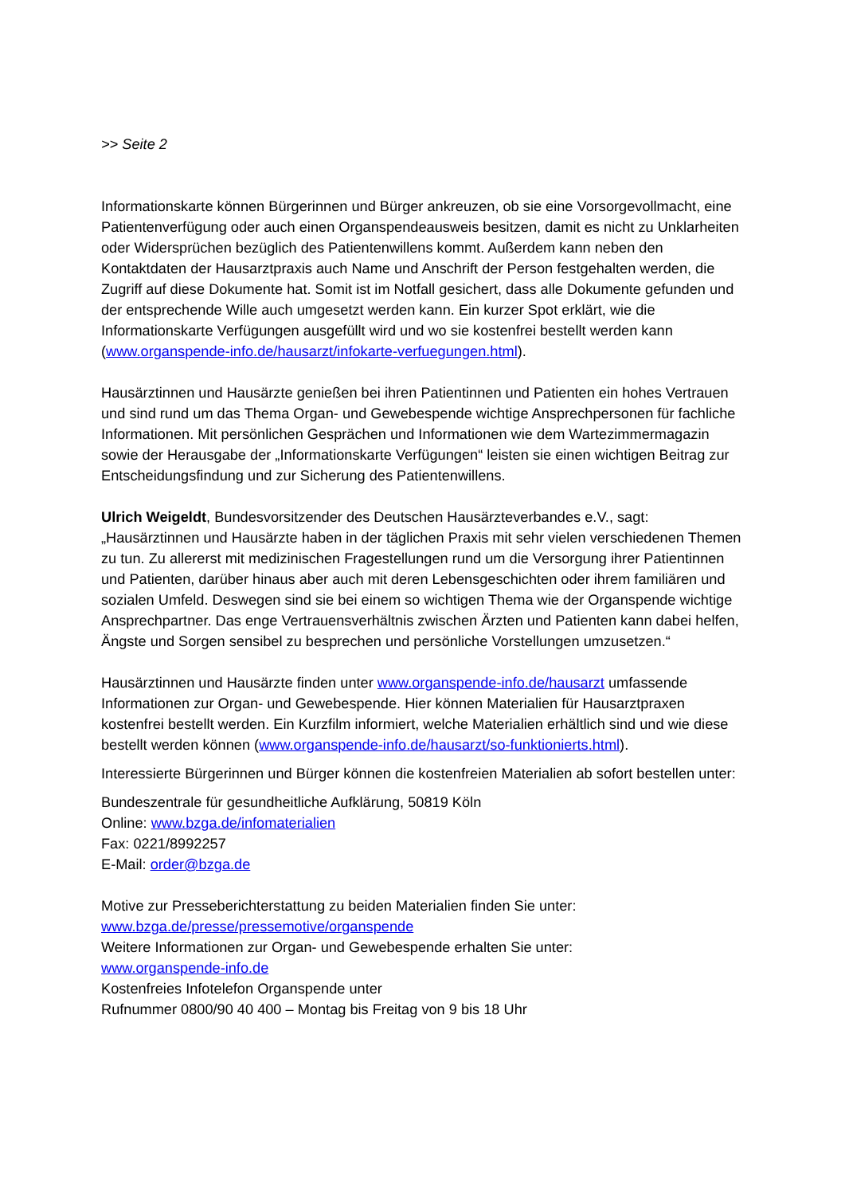>> Seite 2
Informationskarte können Bürgerinnen und Bürger ankreuzen, ob sie eine Vorsorgevollmacht, eine Patientenverfügung oder auch einen Organspendeausweis besitzen, damit es nicht zu Unklarheiten oder Widersprüchen bezüglich des Patientenwillens kommt. Außerdem kann neben den Kontaktdaten der Hausarztpraxis auch Name und Anschrift der Person festgehalten werden, die Zugriff auf diese Dokumente hat. Somit ist im Notfall gesichert, dass alle Dokumente gefunden und der entsprechende Wille auch umgesetzt werden kann. Ein kurzer Spot erklärt, wie die Informationskarte Verfügungen ausgefüllt wird und wo sie kostenfrei bestellt werden kann (www.organspende-info.de/hausarzt/infokarte-verfuegungen.html).
Hausärztinnen und Hausärzte genießen bei ihren Patientinnen und Patienten ein hohes Vertrauen und sind rund um das Thema Organ- und Gewebespende wichtige Ansprechpersonen für fachliche Informationen. Mit persönlichen Gesprächen und Informationen wie dem Wartezimmermagazin sowie der Herausgabe der „Informationskarte Verfügungen“ leisten sie einen wichtigen Beitrag zur Entscheidungsfindung und zur Sicherung des Patientenwillens.
Ulrich Weigeldt, Bundesvorsitzender des Deutschen Hausärzteverbandes e.V., sagt: „Hausärztinnen und Hausärzte haben in der täglichen Praxis mit sehr vielen verschiedenen Themen zu tun. Zu allererst mit medizinischen Fragestellungen rund um die Versorgung ihrer Patientinnen und Patienten, darüber hinaus aber auch mit deren Lebensgeschichten oder ihrem familiären und sozialen Umfeld. Deswegen sind sie bei einem so wichtigen Thema wie der Organspende wichtige Ansprechpartner. Das enge Vertrauensverhältnis zwischen Ärzten und Patienten kann dabei helfen, Ängste und Sorgen sensibel zu besprechen und persönliche Vorstellungen umzusetzen.“
Hausärztinnen und Hausärzte finden unter www.organspende-info.de/hausarzt umfassende Informationen zur Organ- und Gewebespende. Hier können Materialien für Hausarztpraxen kostenfrei bestellt werden. Ein Kurzfilm informiert, welche Materialien erhältlich sind und wie diese bestellt werden können (www.organspende-info.de/hausarzt/so-funktionierts.html).
Interessierte Bürgerinnen und Bürger können die kostenfreien Materialien ab sofort bestellen unter:
Bundeszentrale für gesundheitliche Aufklärung, 50819 Köln
Online: www.bzga.de/infomaterialien
Fax: 0221/8992257
E-Mail: order@bzga.de
Motive zur Presseberichterstattung zu beiden Materialien finden Sie unter:
www.bzga.de/presse/pressemotive/organspende
Weitere Informationen zur Organ- und Gewebespende erhalten Sie unter:
www.organspende-info.de
Kostenfreies Infotelefon Organspende unter
Rufnummer 0800/90 40 400 – Montag bis Freitag von 9 bis 18 Uhr